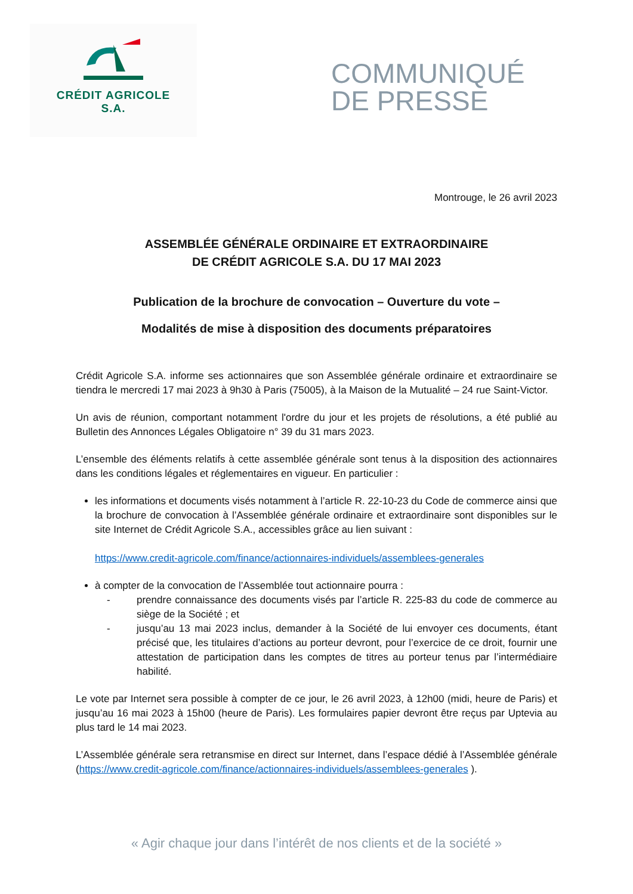CRÉDIT AGRICOLE
S.A.
COMMUNIQUÉ
DE PRESSE
Montrouge, le 26 avril 2023
ASSEMBLÉE GÉNÉRALE ORDINAIRE ET EXTRAORDINAIRE
DE CRÉDIT AGRICOLE S.A. DU 17 MAI 2023
Publication de la brochure de convocation – Ouverture du vote –
Modalités de mise à disposition des documents préparatoires
Crédit Agricole S.A. informe ses actionnaires que son Assemblée générale ordinaire et extraordinaire se tiendra le mercredi 17 mai 2023 à 9h30 à Paris (75005), à la Maison de la Mutualité – 24 rue Saint-Victor.
Un avis de réunion, comportant notamment l'ordre du jour et les projets de résolutions, a été publié au Bulletin des Annonces Légales Obligatoire n° 39 du 31 mars 2023.
L’ensemble des éléments relatifs à cette assemblée générale sont tenus à la disposition des actionnaires dans les conditions légales et réglementaires en vigueur. En particulier :
les informations et documents visés notamment à l’article R. 22-10-23 du Code de commerce ainsi que la brochure de convocation à l’Assemblée générale ordinaire et extraordinaire sont disponibles sur le site Internet de Crédit Agricole S.A., accessibles grâce au lien suivant :
https://www.credit-agricole.com/finance/actionnaires-individuels/assemblees-generales
à compter de la convocation de l’Assemblée tout actionnaire pourra :
- prendre connaissance des documents visés par l’article R. 225-83 du code de commerce au siège de la Société ; et
- jusqu’au 13 mai 2023 inclus, demander à la Société de lui envoyer ces documents, étant précisé que, les titulaires d’actions au porteur devront, pour l’exercice de ce droit, fournir une attestation de participation dans les comptes de titres au porteur tenus par l’intermédiaire habilité.
Le vote par Internet sera possible à compter de ce jour, le 26 avril 2023, à 12h00 (midi, heure de Paris) et jusqu’au 16 mai 2023 à 15h00 (heure de Paris). Les formulaires papier devront être reçus par Uptevia au plus tard le 14 mai 2023.
L’Assemblée générale sera retransmise en direct sur Internet, dans l’espace dédié à l’Assemblée générale (https://www.credit-agricole.com/finance/actionnaires-individuels/assemblees-generales ).
« Agir chaque jour dans l’intérêt de nos clients et de la société »